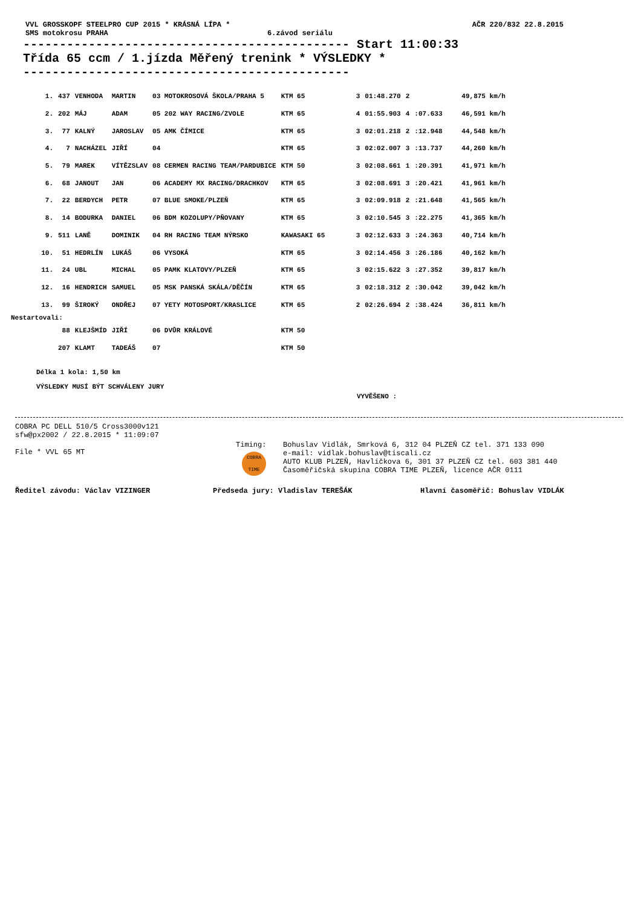VVL GROSSKOPF STEELPRO CUP 2015 * KRÁSNÁ LÍPA * AČR 220/832 22.8.2015
SMS motokrosu PRAHA 6.závod seriálu
--------------------------------------------- Start 11:00:33 Třída 65 ccm / 1.jízda Měřený trenink * VÝSLEDKY * ---------------------------------------------
| 1. | 437 | VENHODA | MARTIN | 03 MOTOKROSOVÁ ŠKOLA/PRAHA 5 | KTM 65 | 3 | 01:48.270 | 2 | | 49,875 km/h |
| 2. | 202 | MÁJ | ADAM | 05 202 WAY RACING/ZVOLE | KTM 65 | 4 | 01:55.903 | 4 | :07.633 | 46,591 km/h |
| 3. | 77 | KALNÝ | JAROSLAV | 05 AMK ČÍMICE | KTM 65 | 3 | 02:01.218 | 2 | :12.948 | 44,548 km/h |
| 4. | 7 | NACHÁZEL | JIŘÍ | 04 | KTM 65 | 3 | 02:02.007 | 3 | :13.737 | 44,260 km/h |
| 5. | 79 | MAREK | VÍTĚZSLAV | 08 CERMEN RACING TEAM/PARDUBICE | KTM 50 | 3 | 02:08.661 | 1 | :20.391 | 41,971 km/h |
| 6. | 68 | JANOUT | JAN | 06 ACADEMY MX RACING/DRACHKOV | KTM 65 | 3 | 02:08.691 | 3 | :20.421 | 41,961 km/h |
| 7. | 22 | BERDYCH | PETR | 07 BLUE SMOKE/PLZEŇ | KTM 65 | 3 | 02:09.918 | 2 | :21.648 | 41,565 km/h |
| 8. | 14 | BODURKA | DANIEL | 06 BDM KOZOLUPY/PŇOVANY | KTM 65 | 3 | 02:10.545 | 3 | :22.275 | 41,365 km/h |
| 9. | 511 | LANĚ | DOMINIK | 04 RH RACING TEAM NÝRSKO | KAWASAKI 65 | 3 | 02:12.633 | 3 | :24.363 | 40,714 km/h |
| 10. | 51 | HEDRLÍN | LUKÁŠ | 06 VYSOKÁ | KTM 65 | 3 | 02:14.456 | 3 | :26.186 | 40,162 km/h |
| 11. | 24 | UBL | MICHAL | 05 PAMK KLATOVY/PLZEŇ | KTM 65 | 3 | 02:15.622 | 3 | :27.352 | 39,817 km/h |
| 12. | 16 | HENDRICH | SAMUEL | 05 MSK PANSKÁ SKÁLA/DĚČÍN | KTM 65 | 3 | 02:18.312 | 2 | :30.042 | 39,042 km/h |
| 13. | 99 | ŠIROKÝ | ONDŘEJ | 07 YETY MOTOSPORT/KRASLICE | KTM 65 | 2 | 02:26.694 | 2 | :38.424 | 36,811 km/h |
| Nestartovali: | | | | | | | | | | |
| | 88 | KLEJŠMÍD | JIŘÍ | 06 DVŮR KRÁLOVÉ | KTM 50 | | | | | |
| | 207 | KLAMT | TADEÁŠ | 07 | KTM 50 | | | | | |
Délka 1 kola: 1,50 km
VÝSLEDKY MUSÍ BÝT SCHVÁLENY JURY
VYVĚŠENO :
COBRA PC DELL 510/5 Cross3000v121
sfw@px2002 / 22.8.2015 * 11:09:07
File * VVL 65 MT
Timing:
COBRA TIME
Bohuslav Vidlák, Smrková 6, 312 04 PLZEŇ CZ tel. 371 133 090
e-mail: vidlak.bohuslav@tiscali.cz
AUTO KLUB PLZEŇ, Havlíčkova 6, 301 37 PLZEŇ CZ tel. 603 381 440
Časoměřičská skupina COBRA TIME PLZEŇ, licence AČR 0111
Ředitel závodu: Václav VIZINGER Předseda jury: Vladislav TEREŠÁK Hlavní časoměřič: Bohuslav VIDLÁK